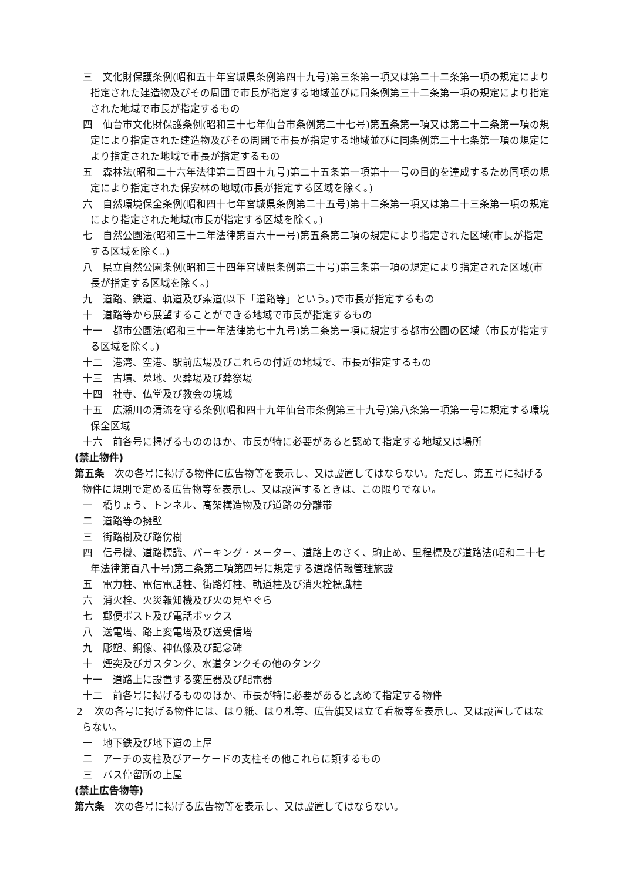三　文化財保護条例(昭和五十年宮城県条例第四十九号)第三条第一項又は第二十二条第一項の規定により指定された建造物及びその周囲で市長が指定する地域並びに同条例第三十二条第一項の規定により指定された地域で市長が指定するもの
四　仙台市文化財保護条例(昭和三十七年仙台市条例第二十七号)第五条第一項又は第二十二条第一項の規定により指定された建造物及びその周囲で市長が指定する地域並びに同条例第二十七条第一項の規定により指定された地域で市長が指定するもの
五　森林法(昭和二十六年法律第二百四十九号)第二十五条第一項第十一号の目的を達成するため同項の規定により指定された保安林の地域(市長が指定する区域を除く。)
六　自然環境保全条例(昭和四十七年宮城県条例第二十五号)第十二条第一項又は第二十三条第一項の規定により指定された地域(市長が指定する区域を除く。)
七　自然公園法(昭和三十二年法律第百六十一号)第五条第二項の規定により指定された区域(市長が指定する区域を除く。)
八　県立自然公園条例(昭和三十四年宮城県条例第二十号)第三条第一項の規定により指定された区域(市長が指定する区域を除く。)
九　道路、鉄道、軌道及び索道(以下「道路等」という。)で市長が指定するもの
十　道路等から展望することができる地域で市長が指定するもの
十一　都市公園法(昭和三十一年法律第七十九号)第二条第一項に規定する都市公園の区域（市長が指定する区域を除く。)
十二　港湾、空港、駅前広場及びこれらの付近の地域で、市長が指定するもの
十三　古墳、墓地、火葬場及び葬祭場
十四　社寺、仏堂及び教会の境域
十五　広瀬川の清流を守る条例(昭和四十九年仙台市条例第三十九号)第八条第一項第一号に規定する環境保全区域
十六　前各号に掲げるもののほか、市長が特に必要があると認めて指定する地域又は場所
(禁止物件)
第五条　次の各号に掲げる物件に広告物等を表示し、又は設置してはならない。ただし、第五号に掲げる物件に規則で定める広告物等を表示し、又は設置するときは、この限りでない。
一　橋りょう、トンネル、高架構造物及び道路の分離帯
二　道路等の擁壁
三　街路樹及び路傍樹
四　信号機、道路標識、パーキング・メーター、道路上のさく、駒止め、里程標及び道路法(昭和二十七年法律第百八十号)第二条第二項第四号に規定する道路情報管理施設
五　電力柱、電信電話柱、街路灯柱、軌道柱及び消火栓標識柱
六　消火栓、火災報知機及び火の見やぐら
七　郵便ポスト及び電話ボックス
八　送電塔、路上変電塔及び送受信塔
九　彫塑、銅像、神仏像及び記念碑
十　煙突及びガスタンク、水道タンクその他のタンク
十一　道路上に設置する変圧器及び配電器
十二　前各号に掲げるもののほか、市長が特に必要があると認めて指定する物件
２　次の各号に掲げる物件には、はり紙、はり札等、広告旗又は立て看板等を表示し、又は設置してはならない。
一　地下鉄及び地下道の上屋
二　アーチの支柱及びアーケードの支柱その他これらに類するもの
三　バス停留所の上屋
(禁止広告物等)
第六条　次の各号に掲げる広告物等を表示し、又は設置してはならない。